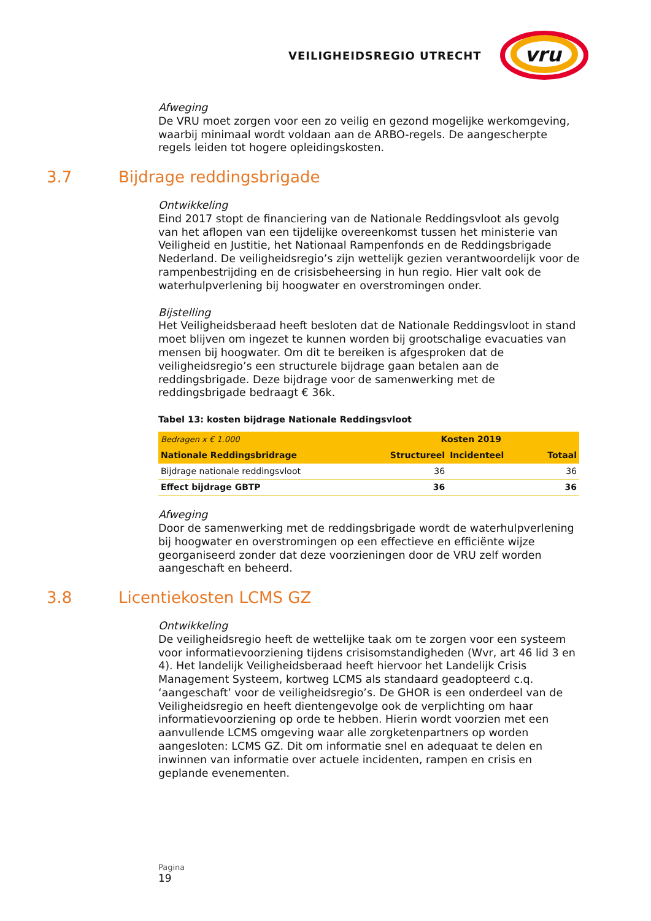VEILIGHEIDSREGIO UTRECHT
vru
Afweging
De VRU moet zorgen voor een zo veilig en gezond mogelijke werkomgeving, waarbij minimaal wordt voldaan aan de ARBO-regels. De aangescherpte regels leiden tot hogere opleidingskosten.
3.7 Bijdrage reddingsbrigade
Ontwikkeling
Eind 2017 stopt de financiering van de Nationale Reddingsvloot als gevolg van het aflopen van een tijdelijke overeenkomst tussen het ministerie van Veiligheid en Justitie, het Nationaal Rampenfonds en de Reddingsbrigade Nederland. De veiligheidsregio’s zijn wettelijk gezien verantwoordelijk voor de rampenbestrijding en de crisisbeheersing in hun regio. Hier valt ook de waterhulpverlening bij hoogwater en overstromingen onder.
Bijstelling
Het Veiligheidsberaad heeft besloten dat de Nationale Reddingsvloot in stand moet blijven om ingezet te kunnen worden bij grootschalige evacuaties van mensen bij hoogwater. Om dit te bereiken is afgesproken dat de veiligheidsregio’s een structurele bijdrage gaan betalen aan de reddingsbrigade. Deze bijdrage voor de samenwerking met de reddingsbrigade bedraagt € 36k.
Tabel 13: kosten bijdrage Nationale Reddingsvloot
| Bedragen x € 1.000 | Kosten 2019 | | |
| --- | --- | --- | --- |
| Nationale Reddingsbridrage | Structureel | Incidenteel | Totaal |
| Bijdrage nationale reddingsvloot | 36 | | 36 |
| Effect bijdrage GBTP | 36 | | 36 |
Afweging
Door de samenwerking met de reddingsbrigade wordt de waterhulpverlening bij hoogwater en overstromingen op een effectieve en efficiënte wijze georganiseerd zonder dat deze voorzieningen door de VRU zelf worden aangeschaft en beheerd.
3.8 Licentiekosten LCMS GZ
Ontwikkeling
De veiligheidsregio heeft de wettelijke taak om te zorgen voor een systeem voor informatievoorziening tijdens crisisomstandigheden (Wvr, art 46 lid 3 en 4). Het landelijk Veiligheidsberaad heeft hiervoor het Landelijk Crisis Management Systeem, kortweg LCMS als standaard geadopteerd c.q. ‘aangeschaft’ voor de veiligheidsregio’s. De GHOR is een onderdeel van de Veiligheidsregio en heeft dientengevolge ook de verplichting om haar informatievoorziening op orde te hebben. Hierin wordt voorzien met een aanvullende LCMS omgeving waar alle zorgketenpartners op worden aangesloten: LCMS GZ. Dit om informatie snel en adequaat te delen en inwinnen van informatie over actuele incidenten, rampen en crisis en geplande evenementen.
Pagina
19